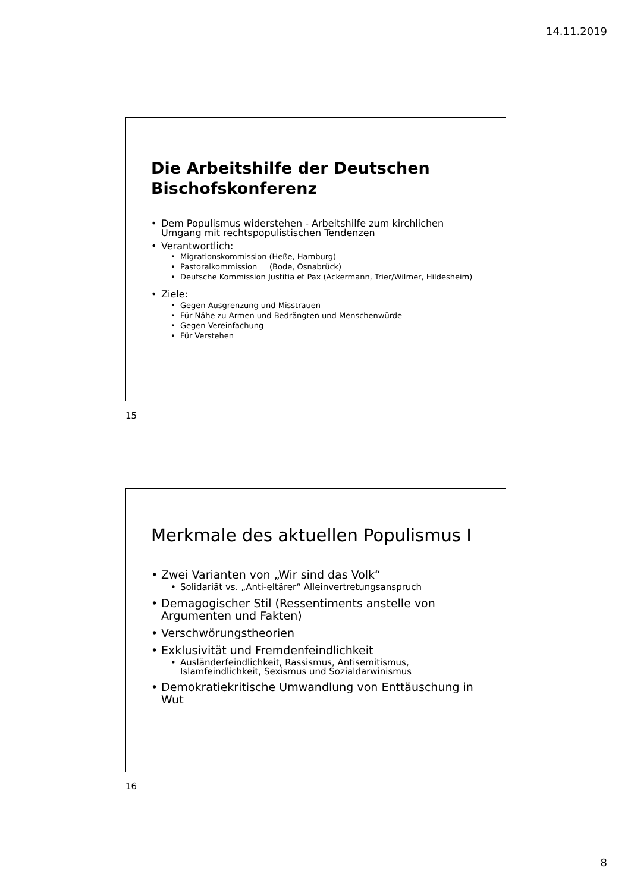14.11.2019
Die Arbeitshilfe der Deutschen Bischofskonferenz
Dem Populismus widerstehen - Arbeitshilfe zum kirchlichen Umgang mit rechtspopulistischen Tendenzen
Verantwortlich:
Migrationskommission (Heße, Hamburg)
Pastoralkommission (Bode, Osnabrück)
Deutsche Kommission Justitia et Pax (Ackermann, Trier/Wilmer, Hildesheim)
Ziele:
Gegen Ausgrenzung und Misstrauen
Für Nähe zu Armen und Bedrängten und Menschenwürde
Gegen Vereinfachung
Für Verstehen
15
Merkmale des aktuellen Populismus I
Zwei Varianten von „Wir sind das Volk“
Solidariät vs. „Anti-eltärer“ Alleinvertretungsanspruch
Demagogischer Stil (Ressentiments anstelle von Argumenten und Fakten)
Verschwörungstheorien
Exklusivität und Fremdenfeindlichkeit
Ausländerfeindlichkeit, Rassismus, Antisemitismus, Islamfeindlichkeit, Sexismus und Sozialdarwinismus
Demokratiekritische Umwandlung von Enttäuschung in Wut
16
8